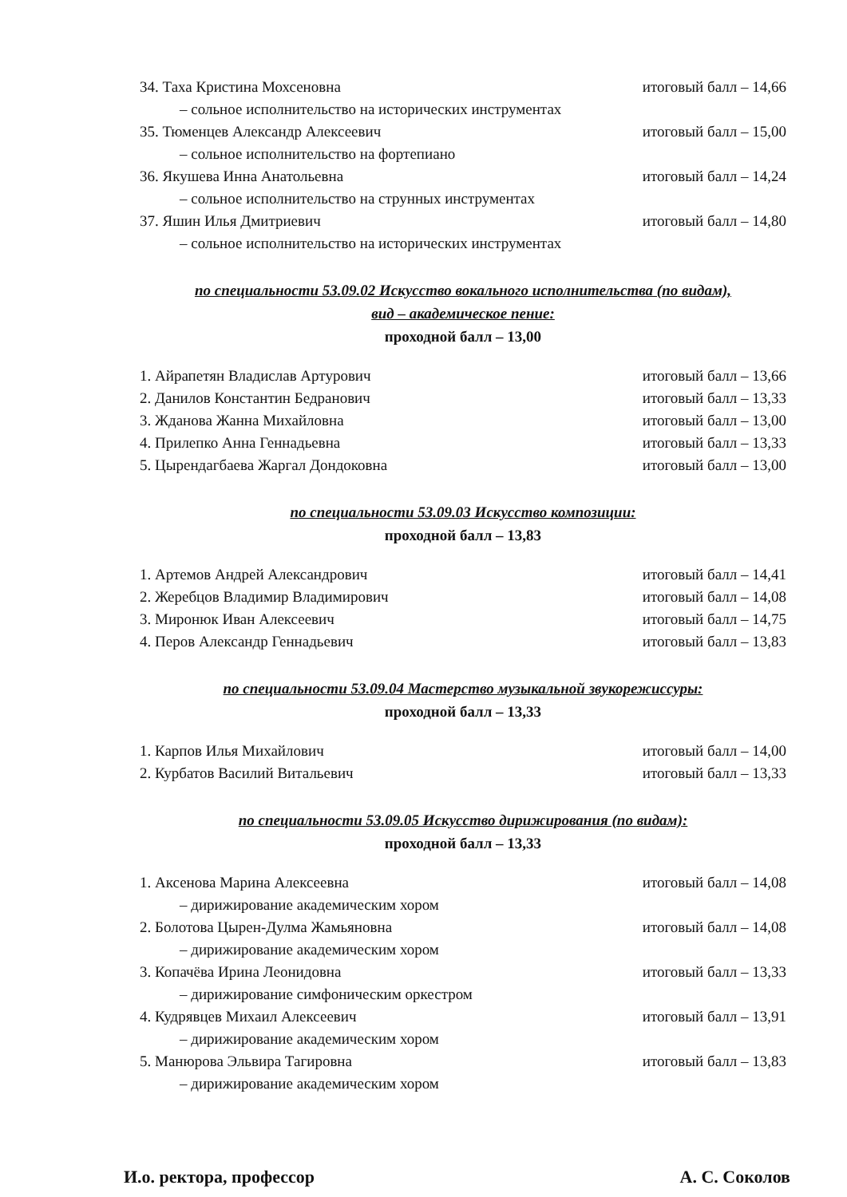34. Таха Кристина Мохсеновна итоговый балл – 14,66
– сольное исполнительство на исторических инструментах
35. Тюменцев Александр Алексеевич итоговый балл – 15,00
– сольное исполнительство на фортепиано
36. Якушева Инна Анатольевна итоговый балл – 14,24
– сольное исполнительство на струнных инструментах
37. Яшин Илья Дмитриевич итоговый балл – 14,80
– сольное исполнительство на исторических инструментах
по специальности 53.09.02 Искусство вокального исполнительства (по видам),
вид – академическое пение:
проходной балл – 13,00
1. Айрапетян Владислав Артурович итоговый балл – 13,66
2. Данилов Константин Бедранович итоговый балл – 13,33
3. Жданова Жанна Михайловна итоговый балл – 13,00
4. Прилепко Анна Геннадьевна итоговый балл – 13,33
5. Цырендагбаева Жаргал Дондоковна итоговый балл – 13,00
по специальности 53.09.03 Искусство композиции:
проходной балл – 13,83
1. Артемов Андрей Александрович итоговый балл – 14,41
2. Жеребцов Владимир Владимирович итоговый балл – 14,08
3. Миронюк Иван Алексеевич итоговый балл – 14,75
4. Перов Александр Геннадьевич итоговый балл – 13,83
по специальности 53.09.04 Мастерство музыкальной звукорежиссуры:
проходной балл – 13,33
1. Карпов Илья Михайлович итоговый балл – 14,00
2. Курбатов Василий Витальевич итоговый балл – 13,33
по специальности 53.09.05 Искусство дирижирования (по видам):
проходной балл – 13,33
1. Аксенова Марина Алексеевна итоговый балл – 14,08
– дирижирование академическим хором
2. Болотова Цырен-Дулма Жамьяновна итоговый балл – 14,08
– дирижирование академическим хором
3. Копачёва Ирина Леонидовна итоговый балл – 13,33
– дирижирование симфоническим оркестром
4. Кудрявцев Михаил Алексеевич итоговый балл – 13,91
– дирижирование академическим хором
5. Манюрова Эльвира Тагировна итоговый балл – 13,83
– дирижирование академическим хором
И.о. ректора, профессор А. С. Соколов